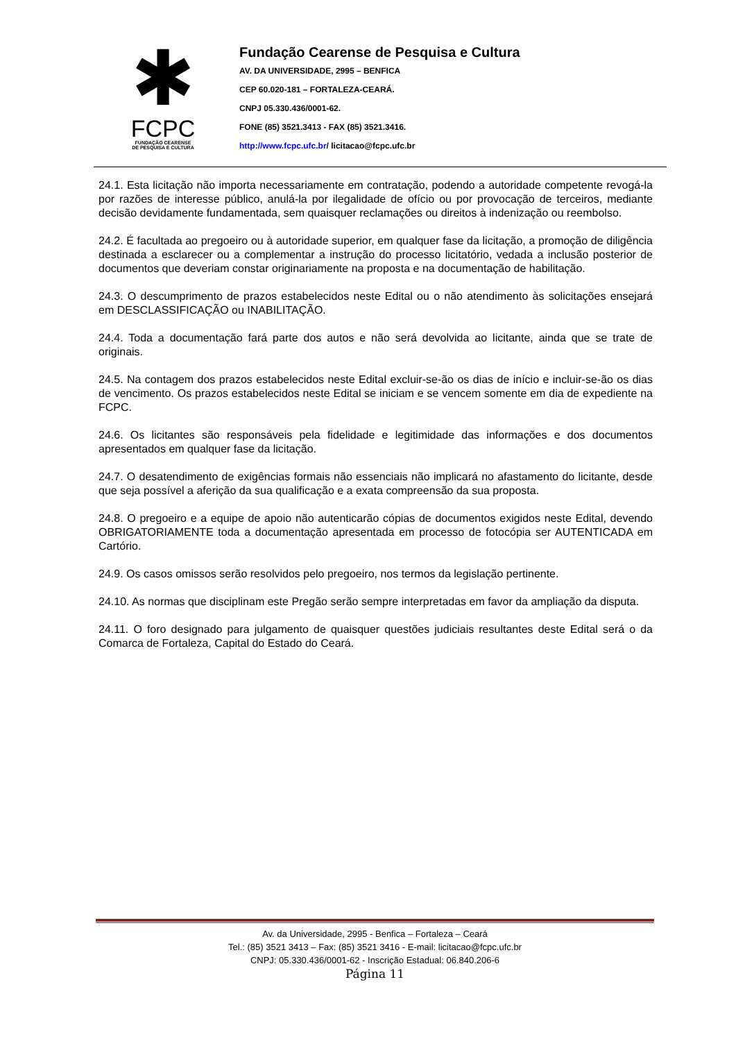✱
FCPC
FUNDAÇÃO CEARENSE
DE PESQUISA E CULTURA
Fundação Cearense de Pesquisa e Cultura
AV. DA UNIVERSIDADE, 2995 – BENFICA
CEP 60.020-181 – FORTALEZA-CEARÁ.
CNPJ 05.330.436/0001-62.
FONE (85) 3521.3413 - FAX (85) 3521.3416.
http://www.fcpc.ufc.br/ licitacao@fcpc.ufc.br
24.1. Esta licitação não importa necessariamente em contratação, podendo a autoridade competente revogá-la por razões de interesse público, anulá-la por ilegalidade de ofício ou por provocação de terceiros, mediante decisão devidamente fundamentada, sem quaisquer reclamações ou direitos à indenização ou reembolso.
24.2. É facultada ao pregoeiro ou à autoridade superior, em qualquer fase da licitação, a promoção de diligência destinada a esclarecer ou a complementar a instrução do processo licitatório, vedada a inclusão posterior de documentos que deveriam constar originariamente na proposta e na documentação de habilitação.
24.3. O descumprimento de prazos estabelecidos neste Edital ou o não atendimento às solicitações ensejará em DESCLASSIFICAÇÃO ou INABILITAÇÃO.
24.4. Toda a documentação fará parte dos autos e não será devolvida ao licitante, ainda que se trate de originais.
24.5. Na contagem dos prazos estabelecidos neste Edital excluir-se-ão os dias de início e incluir-se-ão os dias de vencimento. Os prazos estabelecidos neste Edital se iniciam e se vencem somente em dia de expediente na FCPC.
24.6. Os licitantes são responsáveis pela fidelidade e legitimidade das informações e dos documentos apresentados em qualquer fase da licitação.
24.7. O desatendimento de exigências formais não essenciais não implicará no afastamento do licitante, desde que seja possível a aferição da sua qualificação e a exata compreensão da sua proposta.
24.8. O pregoeiro e a equipe de apoio não autenticarão cópias de documentos exigidos neste Edital, devendo OBRIGATORIAMENTE toda a documentação apresentada em processo de fotocópia ser AUTENTICADA em Cartório.
24.9. Os casos omissos serão resolvidos pelo pregoeiro, nos termos da legislação pertinente.
24.10. As normas que disciplinam este Pregão serão sempre interpretadas em favor da ampliação da disputa.
24.11. O foro designado para julgamento de quaisquer questões judiciais resultantes deste Edital será o da Comarca de Fortaleza, Capital do Estado do Ceará.
Av. da Universidade, 2995 - Benfica – Fortaleza – Ceará
Tel.: (85) 3521 3413 – Fax: (85) 3521 3416 - E-mail: licitacao@fcpc.ufc.br
CNPJ: 05.330.436/0001-62 - Inscrição Estadual: 06.840.206-6
Página 11